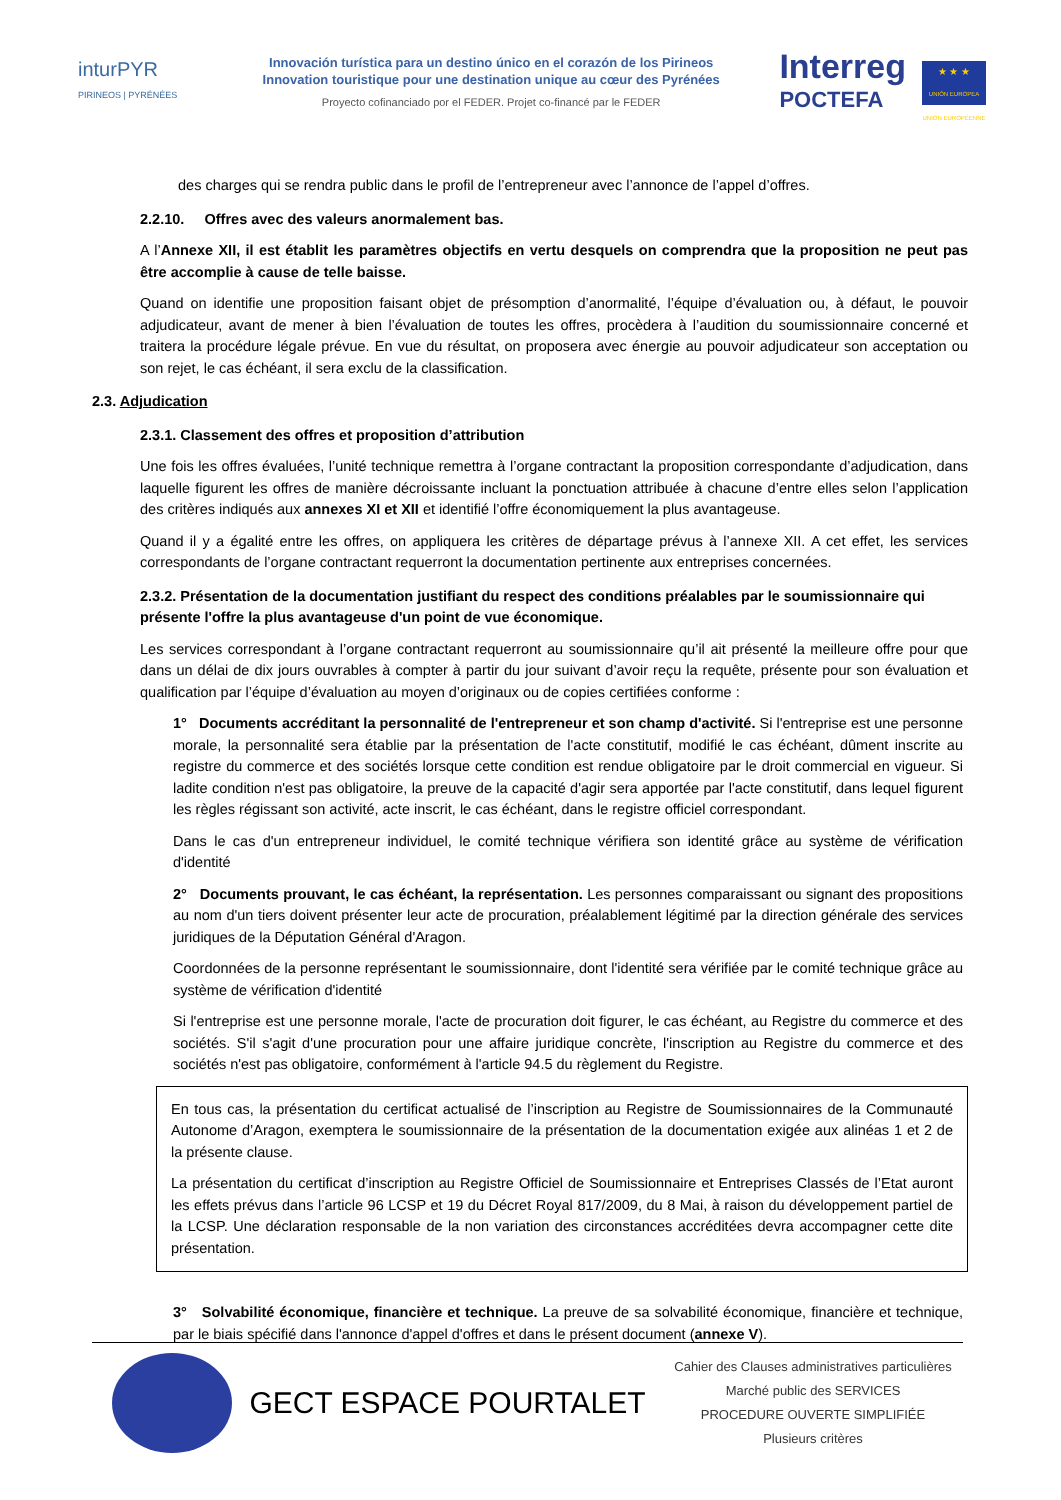inturPYR
PIRINEOS | PYRÉNÉES
Innovación turística para un destino único en el corazón de los Pirineos
Innovation touristique pour une destination unique au cœur des Pyrénées
Proyecto cofinanciado por el FEDER. Projet co-financé par le FEDER
Interreg
POCTEFA
★ ★ ★
UNIÓN EUROPEA UNION EUROPÉENNE
des charges qui se rendra public dans le profil de l’entrepreneur avec l’annonce de l’appel d’offres.
2.2.10. Offres avec des valeurs anormalement bas.
A l’Annexe XII, il est établit les paramètres objectifs en vertu desquels on comprendra que la proposition ne peut pas être accomplie à cause de telle baisse.
Quand on identifie une proposition faisant objet de présomption d’anormalité, l’équipe d’évaluation ou, à défaut, le pouvoir adjudicateur, avant de mener à bien l’évaluation de toutes les offres, procèdera à l’audition du soumissionnaire concerné et traitera la procédure légale prévue. En vue du résultat, on proposera avec énergie au pouvoir adjudicateur son acceptation ou son rejet, le cas échéant, il sera exclu de la classification.
2.3. Adjudication
2.3.1. Classement des offres et proposition d’attribution
Une fois les offres évaluées, l’unité technique remettra à l’organe contractant la proposition correspondante d’adjudication, dans laquelle figurent les offres de manière décroissante incluant la ponctuation attribuée à chacune d’entre elles selon l’application des critères indiqués aux annexes XI et XII et identifié l’offre économiquement la plus avantageuse.
Quand il y a égalité entre les offres, on appliquera les critères de départage prévus à l’annexe XII. A cet effet, les services correspondants de l’organe contractant requerront la documentation pertinente aux entreprises concernées.
2.3.2. Présentation de la documentation justifiant du respect des conditions préalables par le soumissionnaire qui présente l'offre la plus avantageuse d'un point de vue économique.
Les services correspondant à l’organe contractant requerront au soumissionnaire qu’il ait présenté la meilleure offre pour que dans un délai de dix jours ouvrables à compter à partir du jour suivant d’avoir reçu la requête, présente pour son évaluation et qualification par l’équipe d’évaluation au moyen d’originaux ou de copies certifiées conforme :
1° Documents accréditant la personnalité de l'entrepreneur et son champ d'activité. Si l'entreprise est une personne morale, la personnalité sera établie par la présentation de l'acte constitutif, modifié le cas échéant, dûment inscrite au registre du commerce et des sociétés lorsque cette condition est rendue obligatoire par le droit commercial en vigueur. Si ladite condition n'est pas obligatoire, la preuve de la capacité d'agir sera apportée par l'acte constitutif, dans lequel figurent les règles régissant son activité, acte inscrit, le cas échéant, dans le registre officiel correspondant.
Dans le cas d'un entrepreneur individuel, le comité technique vérifiera son identité grâce au système de vérification d'identité
2° Documents prouvant, le cas échéant, la représentation. Les personnes comparaissant ou signant des propositions au nom d'un tiers doivent présenter leur acte de procuration, préalablement légitimé par la direction générale des services juridiques de la Députation Général d'Aragon.
Coordonnées de la personne représentant le soumissionnaire, dont l'identité sera vérifiée par le comité technique grâce au système de vérification d'identité
Si l'entreprise est une personne morale, l'acte de procuration doit figurer, le cas échéant, au Registre du commerce et des sociétés. S'il s'agit d'une procuration pour une affaire juridique concrète, l'inscription au Registre du commerce et des sociétés n'est pas obligatoire, conformément à l'article 94.5 du règlement du Registre.
En tous cas, la présentation du certificat actualisé de l’inscription au Registre de Soumissionnaires de la Communauté Autonome d’Aragon, exemptera le soumissionnaire de la présentation de la documentation exigée aux alinéas 1 et 2 de la présente clause.
La présentation du certificat d’inscription au Registre Officiel de Soumissionnaire et Entreprises Classés de l’Etat auront les effets prévus dans l’article 96 LCSP et 19 du Décret Royal 817/2009, du 8 Mai, à raison du développement partiel de la LCSP. Une déclaration responsable de la non variation des circonstances accréditées devra accompagner cette dite présentation.
3° Solvabilité économique, financière et technique. La preuve de sa solvabilité économique, financière et technique, par le biais spécifié dans l'annonce d'appel d'offres et dans le présent document (annexe V).
GECT ESPACE POURTALET
Cahier des Clauses administratives particulières
Marché public des SERVICES
PROCEDURE OUVERTE SIMPLIFIÉE
Plusieurs critères